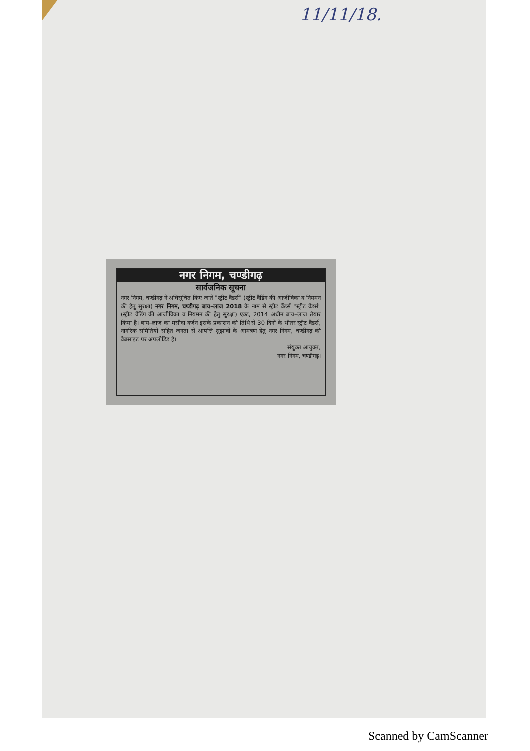11/11/18.
नगर निगम, चण्डीगढ़
सार्वजनिक सूचना
नगर निगम, चण्डीगढ़ ने अधिसूचित किए जाते "स्ट्रीट वैंडर्स" (स्ट्रीट वैंडिंग की आजीविका व नियमन की हेतु सुरक्षा) नगर निगम, चण्डीगढ़ बाय–लाज 2018 के नाम से स्ट्रीट वैंडर्स "स्ट्रीट वैंडर्स" (स्ट्रीट वैंडिंग की आजीविका व नियमन की हेतु सुरक्षा) एक्ट, 2014 अधीन बाय–लाज तैयार किया है। बाय–लाज का मसौदा वर्जन इसके प्रकाशन की तिथि से 30 दिनों के भीतर स्ट्रीट वैंडर्स, नागरिक समितियों सहित जनता से आपत्ति सुझावों के आमत्रण हेतु नगर निगम, चण्डीगढ़ की वैबसाइट पर अपलोडिड है।
संयुक्त आयुक्त,
नगर निगम, चण्डीगढ़।
Scanned by CamScanner